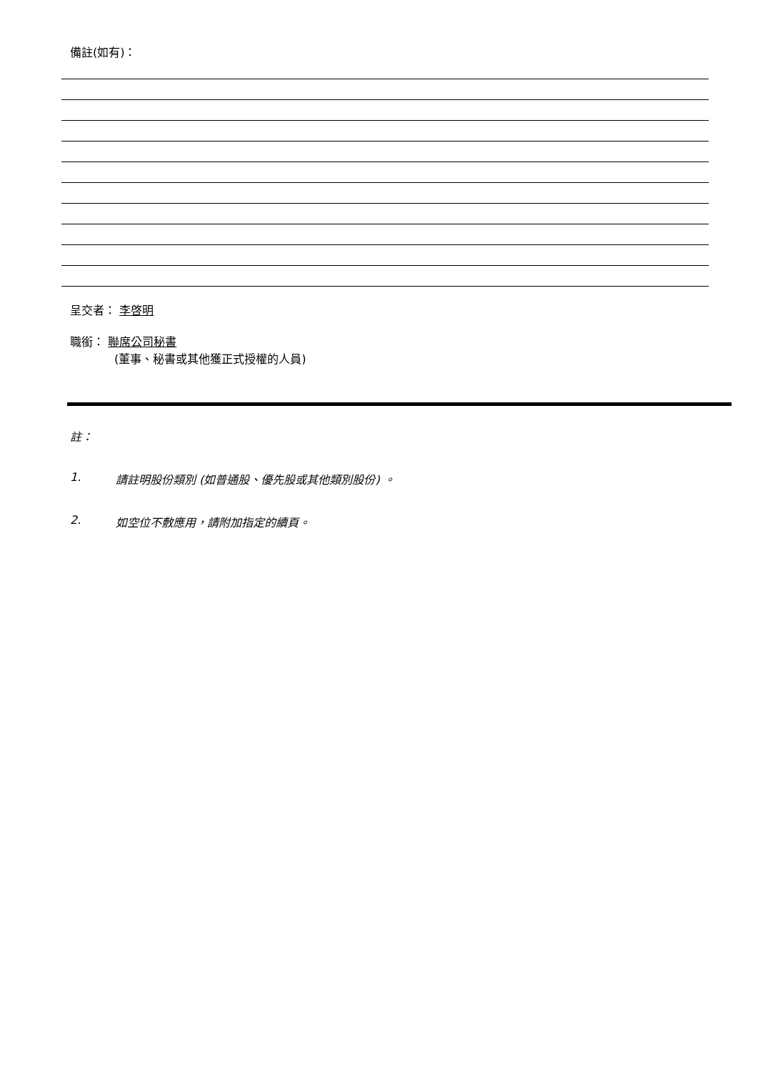備註(如有)：
呈交者： 李啓明
職銜： 聯席公司秘書
(董事、秘書或其他獲正式授權的人員)
註：
1. 請註明股份類別 (如普通股、優先股或其他類別股份) 。
2. 如空位不敷應用，請附加指定的續頁。